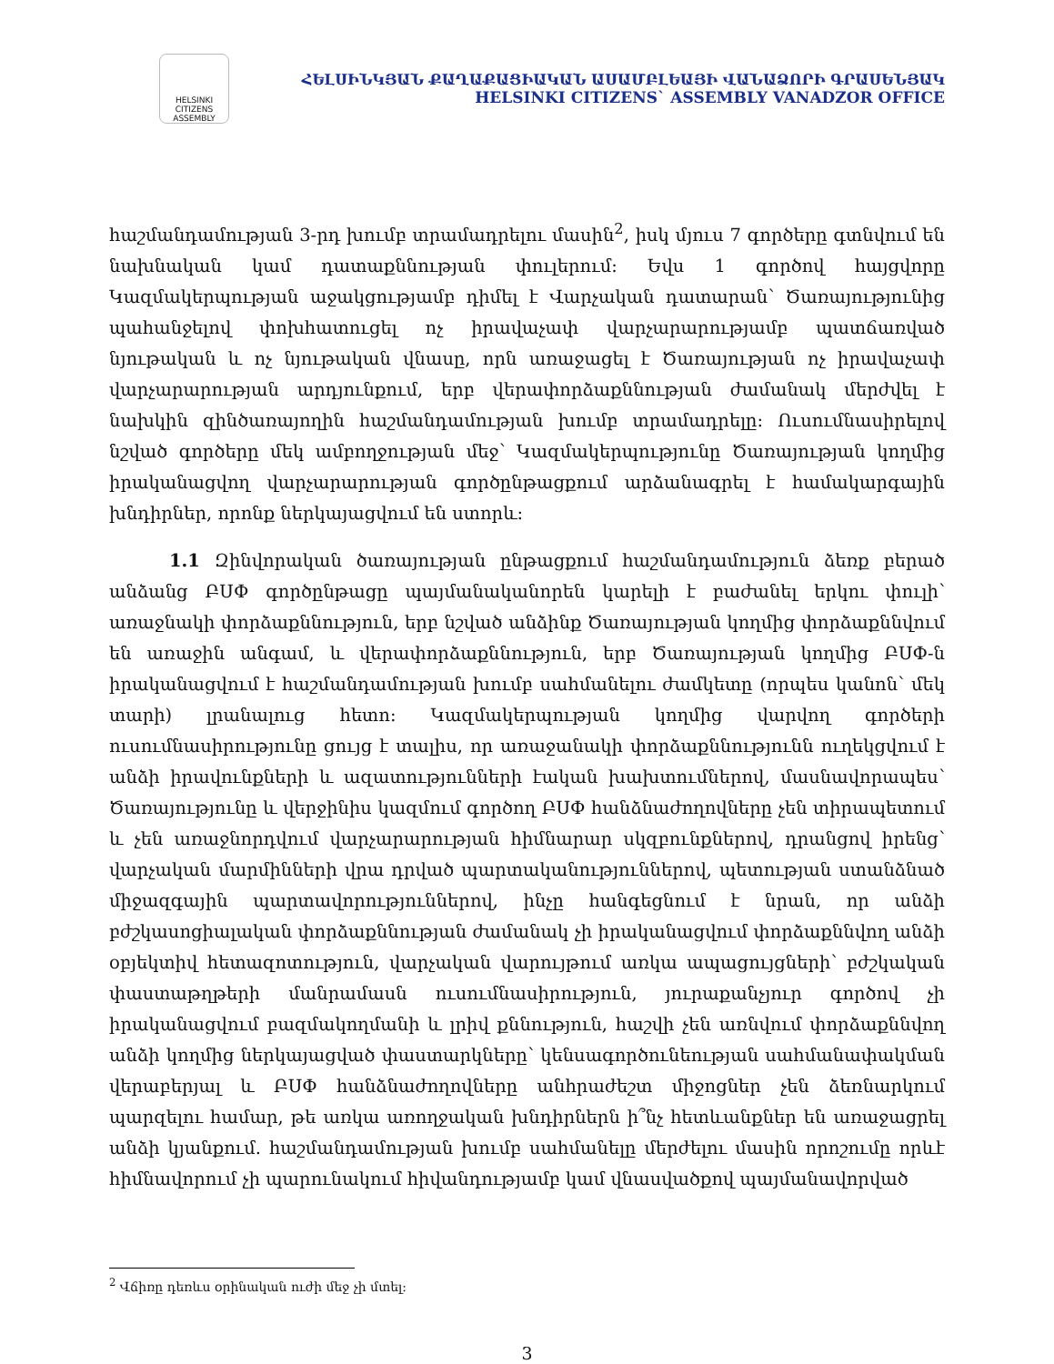HELSINKI CITIZENS ASSEMBLY
ՀԵԼՍԻՆԿՅԱՆ ՔԱՂԱՔԱՑԻԱԿԱՆ ԱՍԱՄԲԼԵԱՅԻ ՎԱՆԱՁՈՐԻ ԳՐԱՍԵՆՅԱԿ
HELSINKI CITIZENS` ASSEMBLY VANADZOR OFFICE
հաշմանդամության 3-րդ խումբ տրամադրելու մասին<sup>2</sup>, իսկ մյուս 7 գործերը գտնվում են նախնական կամ դատաքննության փուլերում: Եվս 1 գործով հայցվորը Կազմակերպության աջակցությամբ դիմել է Վարչական դատարան՝ Ծառայությունից պահանջելով փոխհատուցել ոչ իրավաչափ վարչարարությամբ պատճառված նյութական և ոչ նյութական վնասը, որն առաջացել է Ծառայության ոչ իրավաչափ վարչարարության արդյունքում, երբ վերափորձաքննության ժամանակ մերժվել է նախկին զինծառայողին հաշմանդամության խումբ տրամադրելը: Ուսումնասիրելով նշված գործերը մեկ ամբողջության մեջ՝ Կազմակերպությունը Ծառայության կողմից իրականացվող վարչարարության գործընթացքում արձանագրել է համակարգային խնդիրներ, որոնք ներկայացվում են ստորև:
1.1 Զինվորական ծառայության ընթացքում հաշմանդամություն ձեռք բերած անձանց ԲՍՓ գործընթացը պայմանականորեն կարելի է բաժանել երկու փուլի՝ առաջնակի փորձաքննություն, երբ նշված անձինք Ծառայության կողմից փորձաքննվում են առաջին անգամ, և վերափորձաքննություն, երբ Ծառայության կողմից ԲՍՓ-ն իրականացվում է հաշմանդամության խումբ սահմանելու ժամկետը (որպես կանոն՝ մեկ տարի) լրանալուց հետո: Կազմակերպության կողմից վարվող գործերի ուսումնասիրությունը ցույց է տալիս, որ առաջանակի փորձաքննությունն ուղեկցվում է անձի իրավունքների և ազատությունների էական խախտումներով, մասնավորապես՝ Ծառայությունը և վերջինիս կազմում գործող ԲՍՓ հանձնաժողովները չեն տիրապետում և չեն առաջնորդվում վարչարարության հիմնարար սկզբունքներով, դրանցով իրենց՝ վարչական մարմինների վրա դրված պարտականություններով, պետության ստանձնած միջազգային պարտավորություններով, ինչը հանգեցնում է նրան, որ անձի բժշկասոցիալական փորձաքննության ժամանակ չի իրականացվում փորձաքննվող անձի օբյեկտիվ հետազոտություն, վարչական վարույթում առկա ապացույցների՝ բժշկական փաստաթղթերի մանրամասն ուսումնասիրություն, յուրաքանչյուր գործով չի իրականացվում բազմակողմանի և լրիվ քննություն, հաշվի չեն առնվում փորձաքննվող անձի կողմից ներկայացված փաստարկները՝ կենսագործունեության սահմանափակման վերաբերյալ և ԲՍՓ հանձնաժողովները անհրաժեշտ միջոցներ չեն ձեռնարկում պարզելու համար, թե առկա առողջական խնդիրներն ի՞նչ հետևանքներ են առաջացրել անձի կյանքում. հաշմանդամության խումբ սահմանելը մերժելու մասին որոշումը որևէ հիմնավորում չի պարունակում հիվանդությամբ կամ վնասվածքով պայմանավորված
<sup>2</sup> Վճիռը դեռևս օրինական ուժի մեջ չի մտել:
3